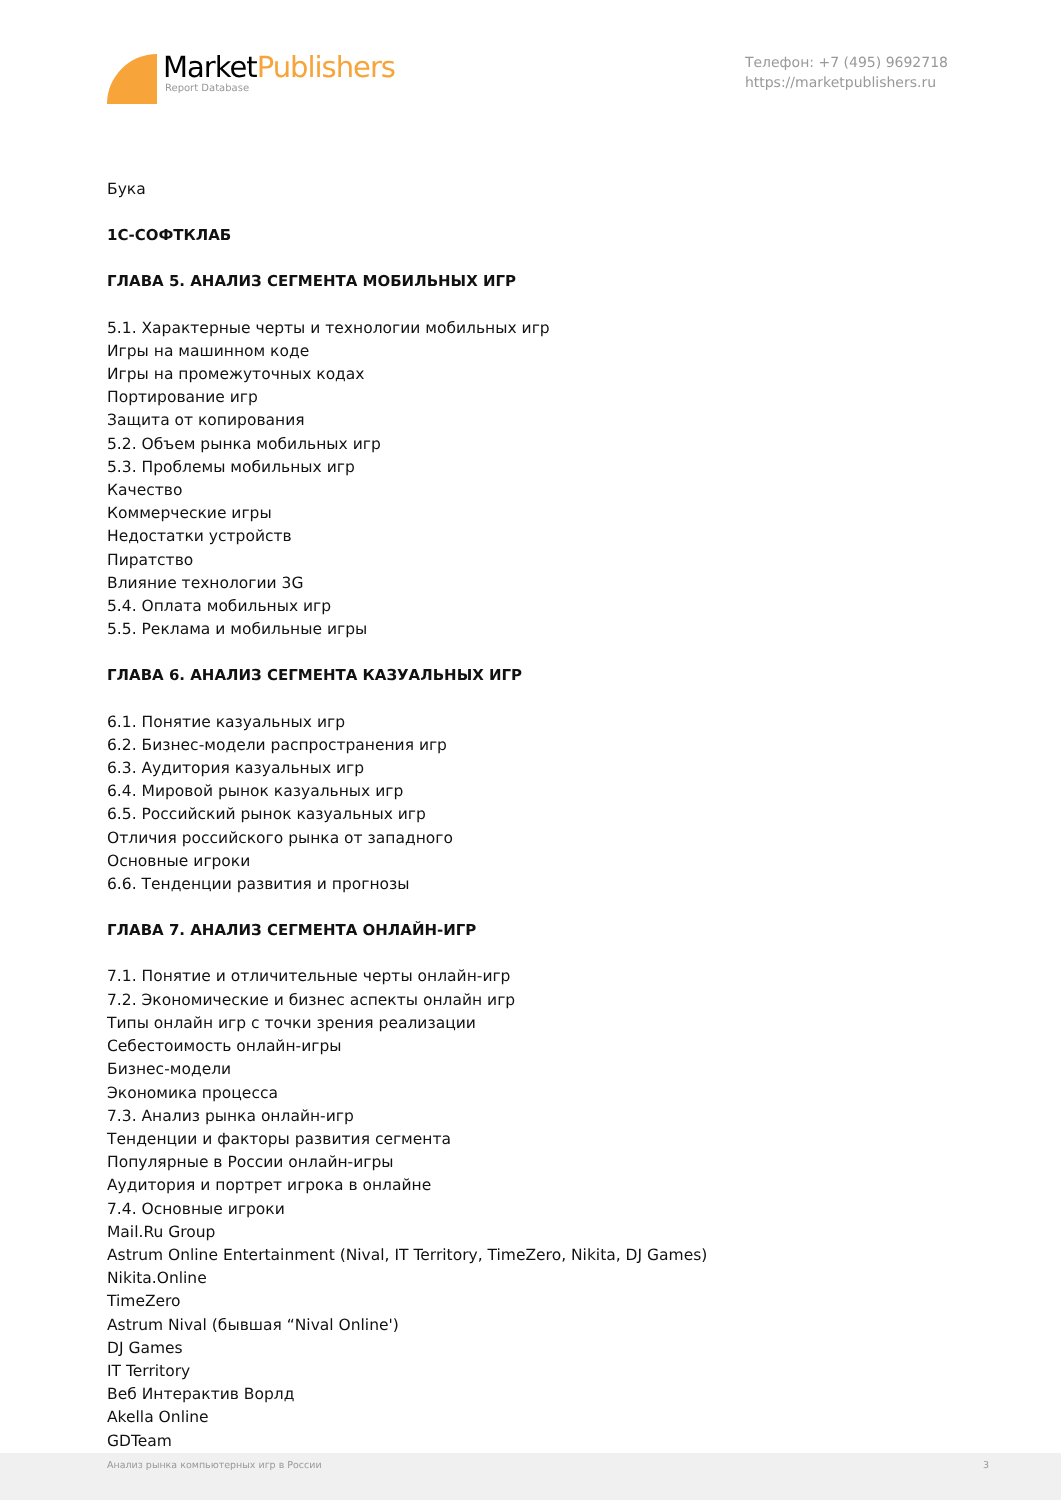MarketPublishers
Report Database
Телефон: +7 (495) 9692718
https://marketpublishers.ru
Бука
1С-СОФТКЛАБ
ГЛАВА 5. АНАЛИЗ СЕГМЕНТА МОБИЛЬНЫХ ИГР
5.1. Характерные черты и технологии мобильных игр
Игры на машинном коде
Игры на промежуточных кодах
Портирование игр
Защита от копирования
5.2. Объем рынка мобильных игр
5.3. Проблемы мобильных игр
Качество
Коммерческие игры
Недостатки устройств
Пиратство
Влияние технологии 3G
5.4. Оплата мобильных игр
5.5. Реклама и мобильные игры
ГЛАВА 6. АНАЛИЗ СЕГМЕНТА КАЗУАЛЬНЫХ ИГР
6.1. Понятие казуальных игр
6.2. Бизнес-модели распространения игр
6.3. Аудитория казуальных игр
6.4. Мировой рынок казуальных игр
6.5. Российский рынок казуальных игр
Отличия российского рынка от западного
Основные игроки
6.6. Тенденции развития и прогнозы
ГЛАВА 7. АНАЛИЗ СЕГМЕНТА ОНЛАЙН-ИГР
7.1. Понятие и отличительные черты онлайн-игр
7.2. Экономические и бизнес аспекты онлайн игр
Типы онлайн игр с точки зрения реализации
Себестоимость онлайн-игры
Бизнес-модели
Экономика процесса
7.3. Анализ рынка онлайн-игр
Тенденции и факторы развития сегмента
Популярные в России онлайн-игры
Аудитория и портрет игрока в онлайне
7.4. Основные игроки
Mail.Ru Group
Astrum Online Entertainment (Nival, IT Territory, TimeZero, Nikita, DJ Games)
Nikita.Online
TimeZero
Astrum Nival (бывшая “Nival Online')
DJ Games
IT Territory
Веб Интерактив Ворлд
Akella Online
GDTeam
Анализ рынка компьютерных игр в России 3